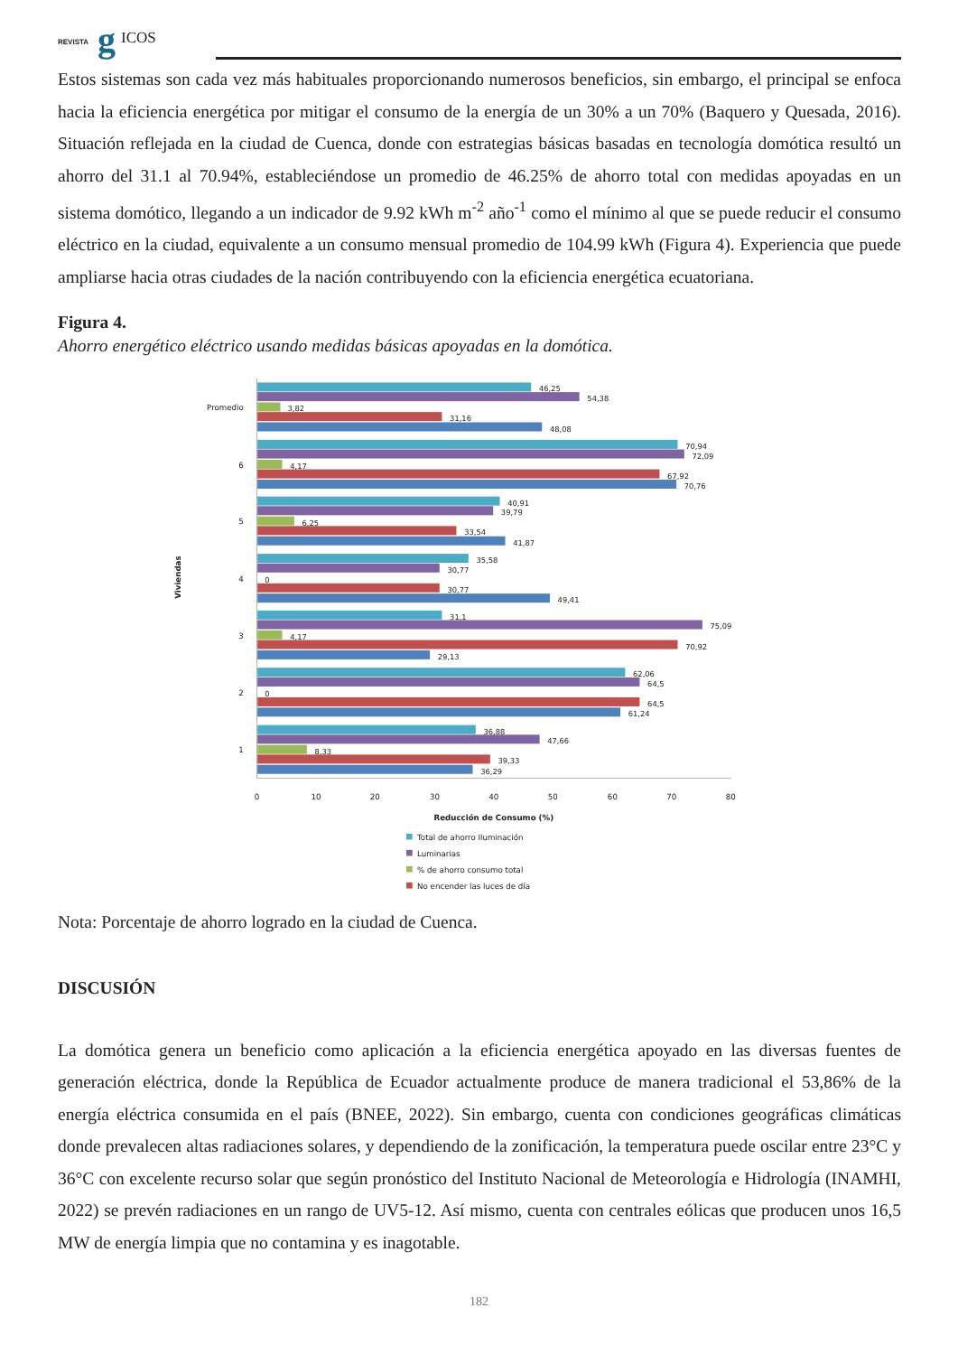REVISTA g ICOS
Estos sistemas son cada vez más habituales proporcionando numerosos beneficios, sin embargo, el principal se enfoca hacia la eficiencia energética por mitigar el consumo de la energía de un 30% a un 70% (Baquero y Quesada, 2016). Situación reflejada en la ciudad de Cuenca, donde con estrategias básicas basadas en tecnología domótica resultó un ahorro del 31.1 al 70.94%, estableciéndose un promedio de 46.25% de ahorro total con medidas apoyadas en un sistema domótico, llegando a un indicador de 9.92 kWh m<sup>-2</sup> año<sup>-1</sup> como el mínimo al que se puede reducir el consumo eléctrico en la ciudad, equivalente a un consumo mensual promedio de 104.99 kWh (Figura 4). Experiencia que puede ampliarse hacia otras ciudades de la nación contribuyendo con la eficiencia energética ecuatoriana.
Figura 4.
Ahorro energético eléctrico usando medidas básicas apoyadas en la domótica.
Promedio
6
5
4
3
2
1
Viviendas
46,25
54,38
3,82
31,16
48,08
70,94
72,09
4,17
67,92
70,76
40,91
39,79
6,25
33,54
41,87
35,58
30,77
0
30,77
49,41
31,1
75,09
4,17
70,92
29,13
62,06
64,5
0
64,5
61,24
36,88
47,66
8,33
39,33
36,29
0
10
20
30
40
50
60
70
80
Reducción de Consumo (%)
Total de ahorro Iluminación
Luminarias
% de ahorro consumo total
No encender las luces de día
Nota: Porcentaje de ahorro logrado en la ciudad de Cuenca.
DISCUSIÓN
La domótica genera un beneficio como aplicación a la eficiencia energética apoyado en las diversas fuentes de generación eléctrica, donde la República de Ecuador actualmente produce de manera tradicional el 53,86% de la energía eléctrica consumida en el país (BNEE, 2022). Sin embargo, cuenta con condiciones geográficas climáticas donde prevalecen altas radiaciones solares, y dependiendo de la zonificación, la temperatura puede oscilar entre 23°C y 36°C con excelente recurso solar que según pronóstico del Instituto Nacional de Meteorología e Hidrología (INAMHI, 2022) se prevén radiaciones en un rango de UV5-12. Así mismo, cuenta con centrales eólicas que producen unos 16,5 MW de energía limpia que no contamina y es inagotable.
182